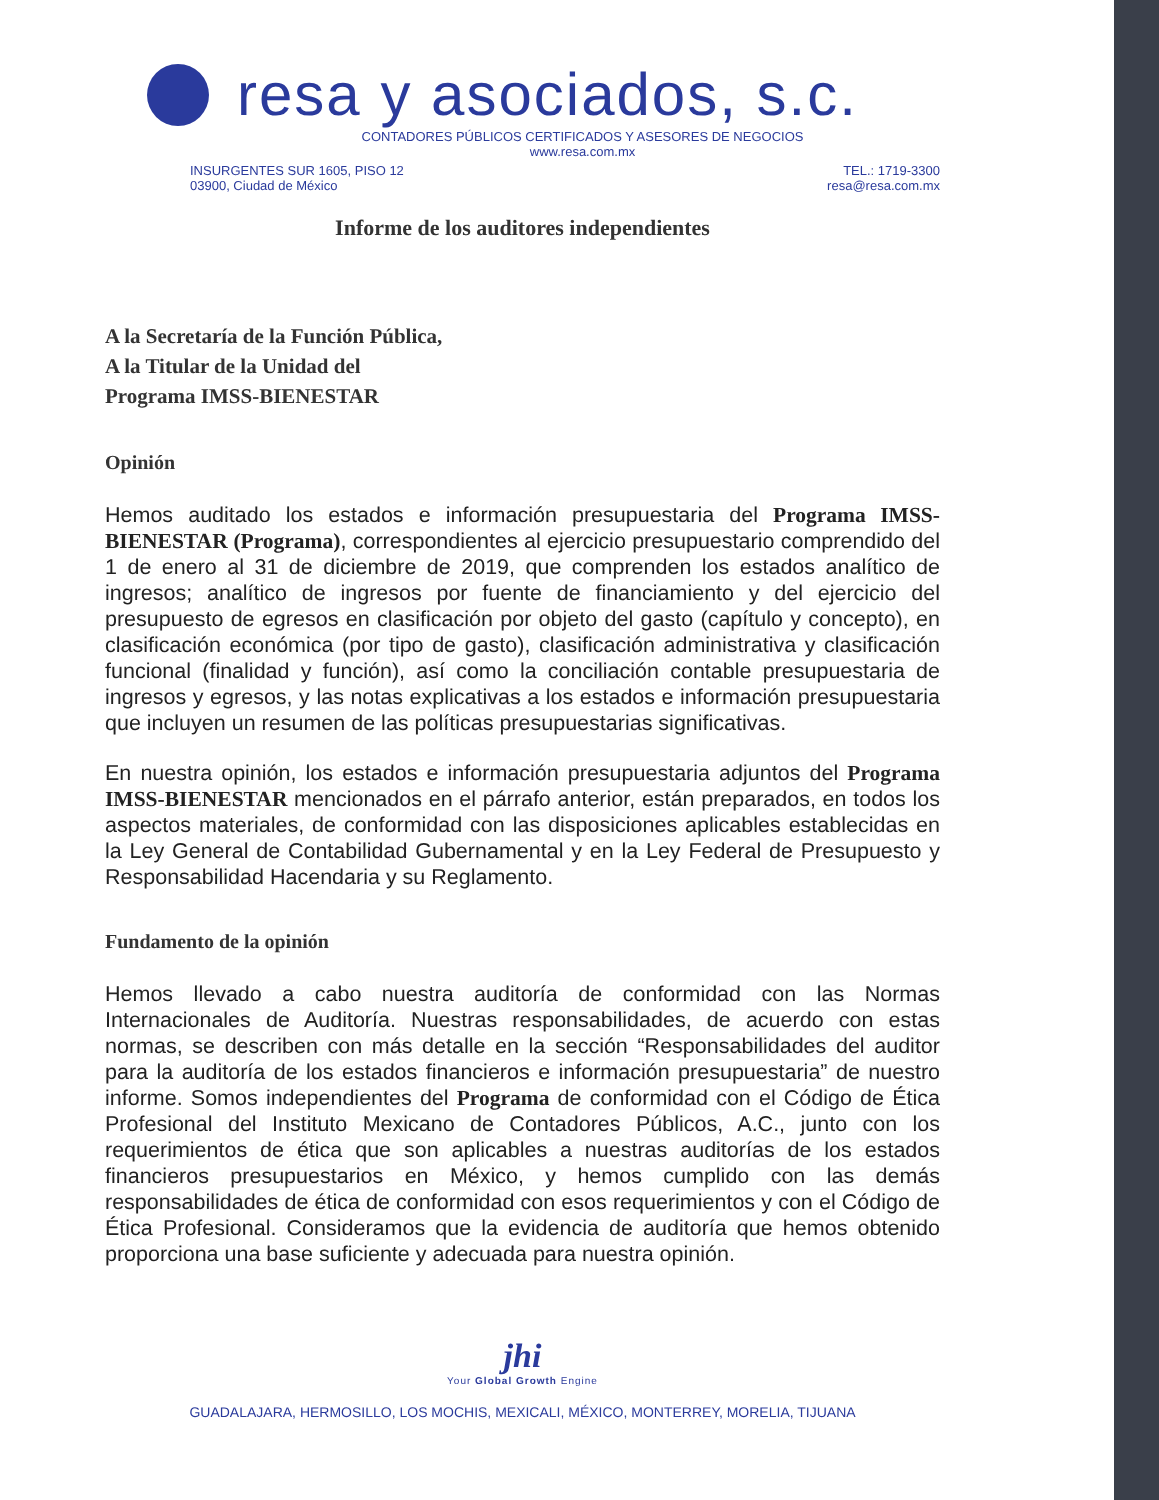resa y asociados, s.c.
CONTADORES PÚBLICOS CERTIFICADOS Y ASESORES DE NEGOCIOS
www.resa.com.mx
INSURGENTES SUR 1605, PISO 12
03900, Ciudad de México
TEL.: 1719-3300
resa@resa.com.mx
Informe de los auditores independientes
A la Secretaría de la Función Pública,
A la Titular de la Unidad del
Programa IMSS-BIENESTAR
Opinión
Hemos auditado los estados e información presupuestaria del Programa IMSS-BIENESTAR (Programa), correspondientes al ejercicio presupuestario comprendido del 1 de enero al 31 de diciembre de 2019, que comprenden los estados analítico de ingresos; analítico de ingresos por fuente de financiamiento y del ejercicio del presupuesto de egresos en clasificación por objeto del gasto (capítulo y concepto), en clasificación económica (por tipo de gasto), clasificación administrativa y clasificación funcional (finalidad y función), así como la conciliación contable presupuestaria de ingresos y egresos, y las notas explicativas a los estados e información presupuestaria que incluyen un resumen de las políticas presupuestarias significativas.
En nuestra opinión, los estados e información presupuestaria adjuntos del Programa IMSS-BIENESTAR mencionados en el párrafo anterior, están preparados, en todos los aspectos materiales, de conformidad con las disposiciones aplicables establecidas en la Ley General de Contabilidad Gubernamental y en la Ley Federal de Presupuesto y Responsabilidad Hacendaria y su Reglamento.
Fundamento de la opinión
Hemos llevado a cabo nuestra auditoría de conformidad con las Normas Internacionales de Auditoría. Nuestras responsabilidades, de acuerdo con estas normas, se describen con más detalle en la sección “Responsabilidades del auditor para la auditoría de los estados financieros e información presupuestaria” de nuestro informe. Somos independientes del Programa de conformidad con el Código de Ética Profesional del Instituto Mexicano de Contadores Públicos, A.C., junto con los requerimientos de ética que son aplicables a nuestras auditorías de los estados financieros presupuestarios en México, y hemos cumplido con las demás responsabilidades de ética de conformidad con esos requerimientos y con el Código de Ética Profesional. Consideramos que la evidencia de auditoría que hemos obtenido proporciona una base suficiente y adecuada para nuestra opinión.
jhi
Your Global Growth Engine
GUADALAJARA, HERMOSILLO, LOS MOCHIS, MEXICALI, MÉXICO, MONTERREY, MORELIA, TIJUANA